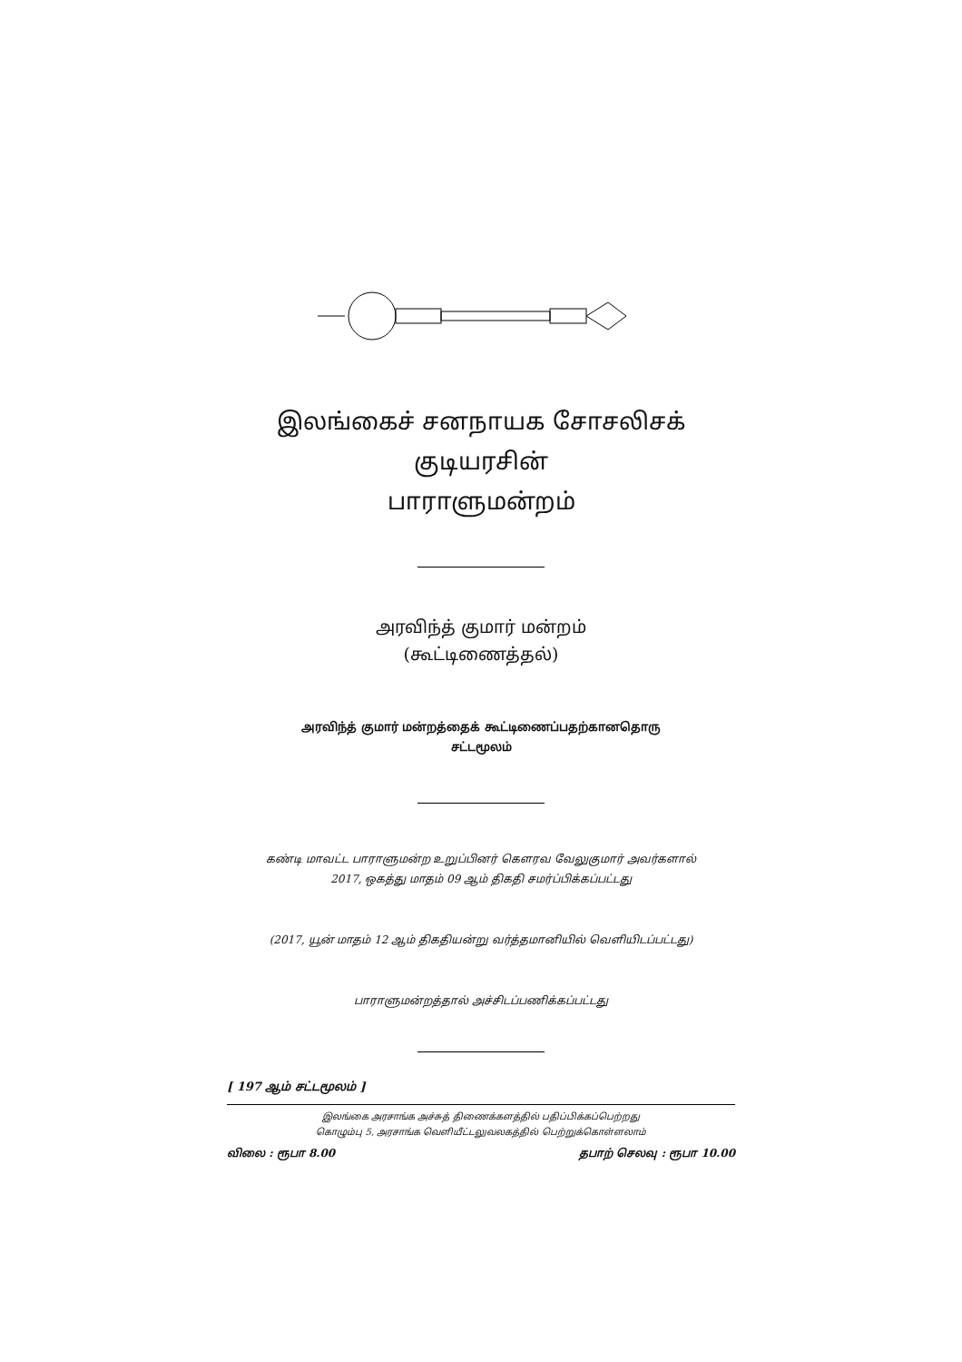இலங்கைச் சனநாயக சோசலிசக் குடியரசின்
பாராளுமன்றம்
அரவிந்த் குமார் மன்றம்
(கூட்டிணைத்தல்)
அரவிந்த் குமார் மன்றத்தைக் கூட்டிணைப்பதற்கானதொரு
சட்டமூலம்
கண்டி மாவட்ட பாராளுமன்ற உறுப்பினர் கௌரவ வேலுகுமார் அவர்களால்
2017, ஒகத்து மாதம் 09 ஆம் திகதி சமர்ப்பிக்கப்பட்டது
(2017, யூன் மாதம் 12 ஆம் திகதியன்று வர்த்தமானியில் வெளியிடப்பட்டது)
பாராளுமன்றத்தால் அச்சிடப்பணிக்கப்பட்டது
[ 197 ஆம் சட்டமூலம் ]
இலங்கை அரசாங்க அச்சுத் திணைக்களத்தில் பதிப்பிக்கப்பெற்றது
கொழும்பு 5, அரசாங்க வெளியீட்டலுவலகத்தில் பெற்றுக்கொள்ளலாம்
விலை : ரூபா 8.00 தபாற் செலவு : ரூபா 10.00